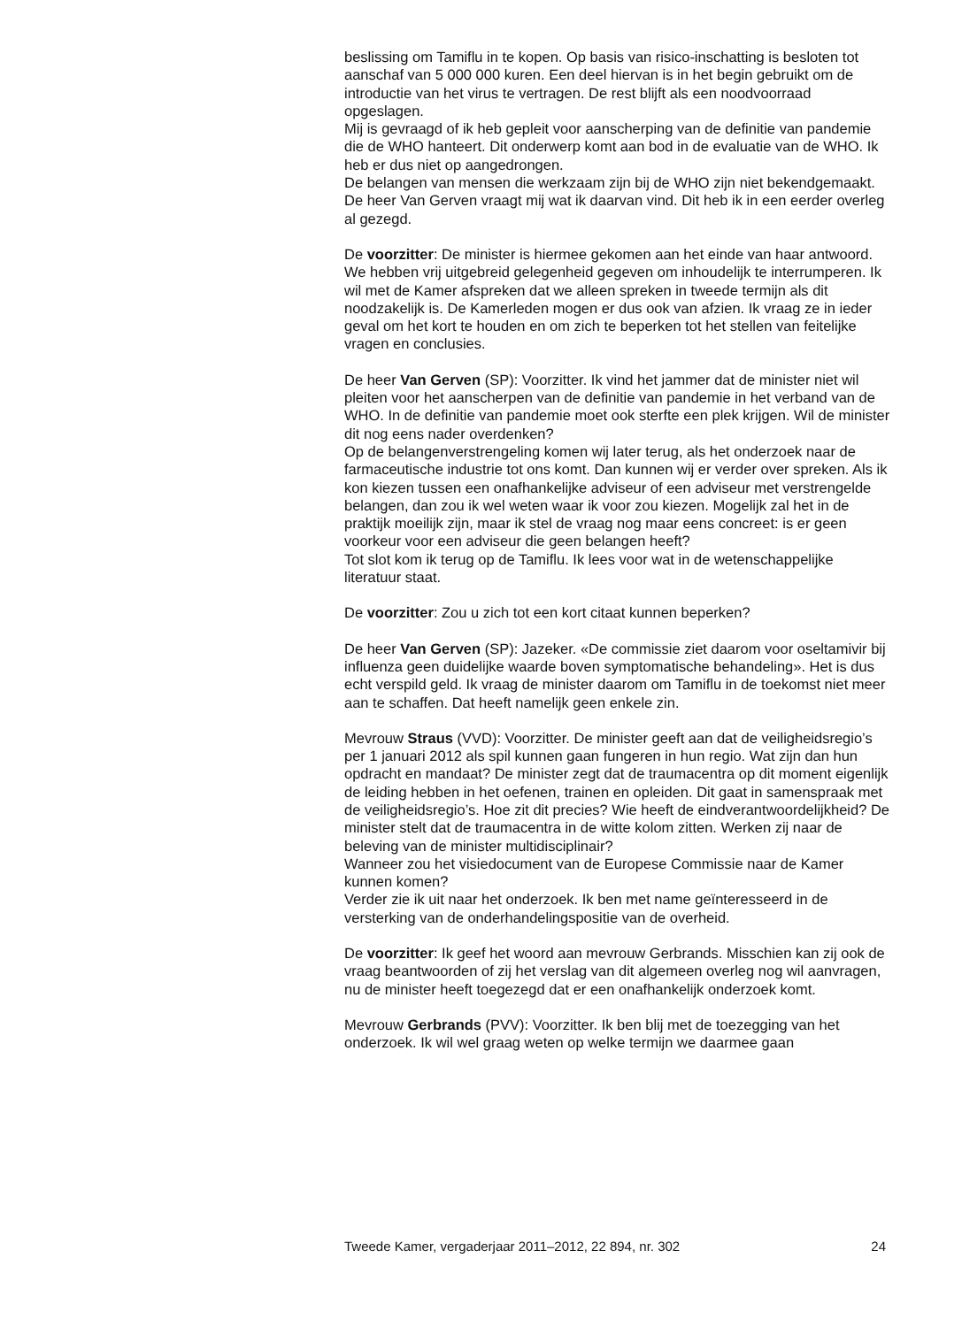beslissing om Tamiflu in te kopen. Op basis van risico-inschatting is besloten tot aanschaf van 5 000 000 kuren. Een deel hiervan is in het begin gebruikt om de introductie van het virus te vertragen. De rest blijft als een noodvoorraad opgeslagen.
Mij is gevraagd of ik heb gepleit voor aanscherping van de definitie van pandemie die de WHO hanteert. Dit onderwerp komt aan bod in de evaluatie van de WHO. Ik heb er dus niet op aangedrongen.
De belangen van mensen die werkzaam zijn bij de WHO zijn niet bekendgemaakt. De heer Van Gerven vraagt mij wat ik daarvan vind. Dit heb ik in een eerder overleg al gezegd.
De voorzitter: De minister is hiermee gekomen aan het einde van haar antwoord. We hebben vrij uitgebreid gelegenheid gegeven om inhoudelijk te interrumperen. Ik wil met de Kamer afspreken dat we alleen spreken in tweede termijn als dit noodzakelijk is. De Kamerleden mogen er dus ook van afzien. Ik vraag ze in ieder geval om het kort te houden en om zich te beperken tot het stellen van feitelijke vragen en conclusies.
De heer Van Gerven (SP): Voorzitter. Ik vind het jammer dat de minister niet wil pleiten voor het aanscherpen van de definitie van pandemie in het verband van de WHO. In de definitie van pandemie moet ook sterfte een plek krijgen. Wil de minister dit nog eens nader overdenken?
Op de belangenverstrengeling komen wij later terug, als het onderzoek naar de farmaceutische industrie tot ons komt. Dan kunnen wij er verder over spreken. Als ik kon kiezen tussen een onafhankelijke adviseur of een adviseur met verstrengelde belangen, dan zou ik wel weten waar ik voor zou kiezen. Mogelijk zal het in de praktijk moeilijk zijn, maar ik stel de vraag nog maar eens concreet: is er geen voorkeur voor een adviseur die geen belangen heeft?
Tot slot kom ik terug op de Tamiflu. Ik lees voor wat in de wetenschappelijke literatuur staat.
De voorzitter: Zou u zich tot een kort citaat kunnen beperken?
De heer Van Gerven (SP): Jazeker. «De commissie ziet daarom voor oseltamivir bij influenza geen duidelijke waarde boven symptomatische behandeling». Het is dus echt verspild geld. Ik vraag de minister daarom om Tamiflu in de toekomst niet meer aan te schaffen. Dat heeft namelijk geen enkele zin.
Mevrouw Straus (VVD): Voorzitter. De minister geeft aan dat de veiligheidsregio’s per 1 januari 2012 als spil kunnen gaan fungeren in hun regio. Wat zijn dan hun opdracht en mandaat? De minister zegt dat de traumacentra op dit moment eigenlijk de leiding hebben in het oefenen, trainen en opleiden. Dit gaat in samenspraak met de veiligheidsregio’s. Hoe zit dit precies? Wie heeft de eindverantwoordelijkheid? De minister stelt dat de traumacentra in de witte kolom zitten. Werken zij naar de beleving van de minister multidisciplinair?
Wanneer zou het visiedocument van de Europese Commissie naar de Kamer kunnen komen?
Verder zie ik uit naar het onderzoek. Ik ben met name geïnteresseerd in de versterking van de onderhandelingspositie van de overheid.
De voorzitter: Ik geef het woord aan mevrouw Gerbrands. Misschien kan zij ook de vraag beantwoorden of zij het verslag van dit algemeen overleg nog wil aanvragen, nu de minister heeft toegezegd dat er een onafhankelijk onderzoek komt.
Mevrouw Gerbrands (PVV): Voorzitter. Ik ben blij met de toezegging van het onderzoek. Ik wil wel graag weten op welke termijn we daarmee gaan
Tweede Kamer, vergaderjaar 2011–2012, 22 894, nr. 302 24